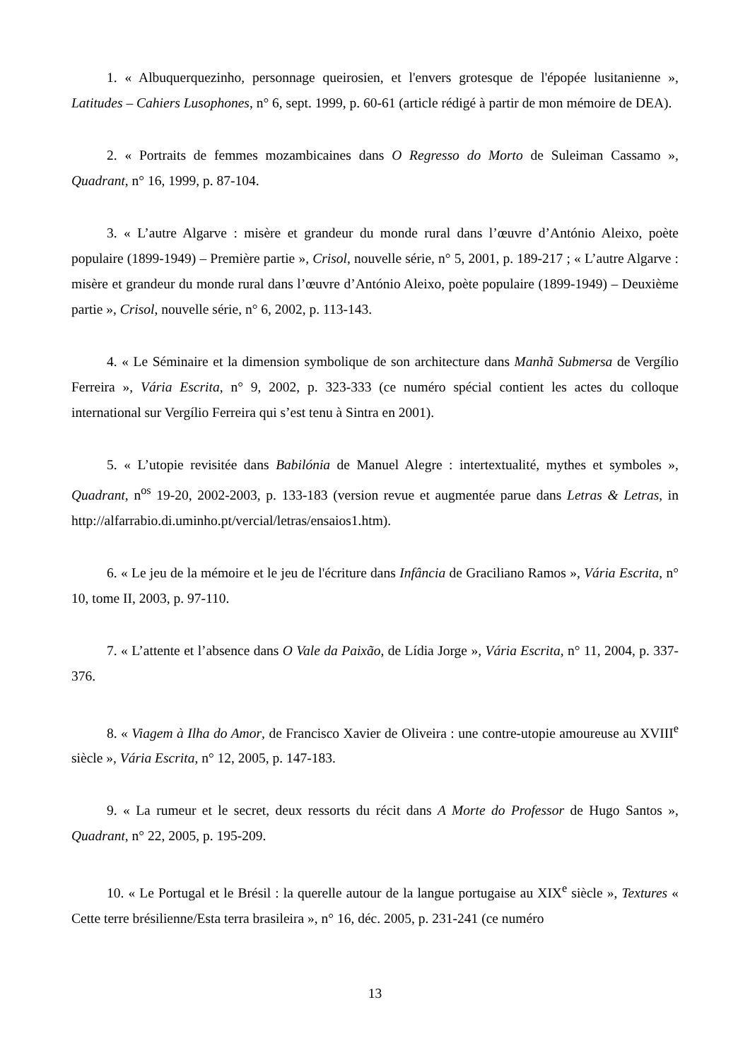1. « Albuquerquezinho, personnage queirosien, et l'envers grotesque de l'épopée lusitanienne », Latitudes – Cahiers Lusophones, n° 6, sept. 1999, p. 60-61 (article rédigé à partir de mon mémoire de DEA).
2. « Portraits de femmes mozambicaines dans O Regresso do Morto de Suleiman Cassamo », Quadrant, n° 16, 1999, p. 87-104.
3. « L’autre Algarve : misère et grandeur du monde rural dans l’œuvre d’António Aleixo, poète populaire (1899-1949) – Première partie », Crisol, nouvelle série, n° 5, 2001, p. 189-217 ; « L’autre Algarve : misère et grandeur du monde rural dans l’œuvre d’António Aleixo, poète populaire (1899-1949) – Deuxième partie », Crisol, nouvelle série, n° 6, 2002, p. 113-143.
4. « Le Séminaire et la dimension symbolique de son architecture dans Manhã Submersa de Vergílio Ferreira », Vária Escrita, n° 9, 2002, p. 323-333 (ce numéro spécial contient les actes du colloque international sur Vergílio Ferreira qui s’est tenu à Sintra en 2001).
5. « L’utopie revisitée dans Babilónia de Manuel Alegre : intertextualité, mythes et symboles », Quadrant, n<sup>os</sup> 19-20, 2002-2003, p. 133-183 (version revue et augmentée parue dans Letras & Letras, in http://alfarrabio.di.uminho.pt/vercial/letras/ensaios1.htm).
6. « Le jeu de la mémoire et le jeu de l'écriture dans Infância de Graciliano Ramos », Vária Escrita, n° 10, tome II, 2003, p. 97-110.
7. « L’attente et l’absence dans O Vale da Paixão, de Lídia Jorge », Vária Escrita, n° 11, 2004, p. 337-376.
8. « Viagem à Ilha do Amor, de Francisco Xavier de Oliveira : une contre-utopie amoureuse au XVIII<sup>e</sup> siècle », Vária Escrita, n° 12, 2005, p. 147-183.
9. « La rumeur et le secret, deux ressorts du récit dans A Morte do Professor de Hugo Santos », Quadrant, n° 22, 2005, p. 195-209.
10. « Le Portugal et le Brésil : la querelle autour de la langue portugaise au XIX<sup>e</sup> siècle », Textures « Cette terre brésilienne/Esta terra brasileira », n° 16, déc. 2005, p. 231-241 (ce numéro
13